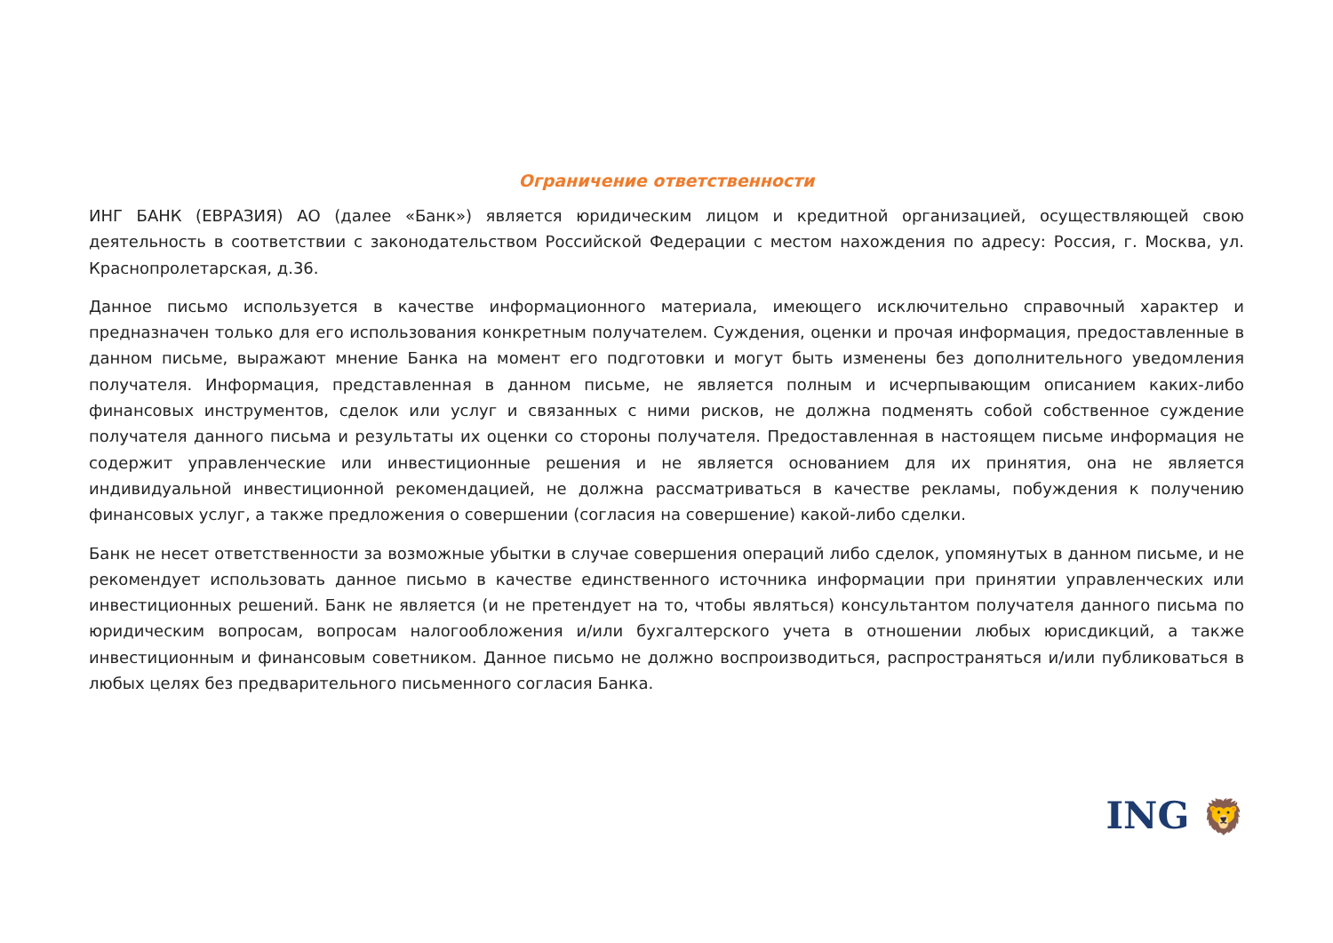Ограничение ответственности
ИНГ БАНК (ЕВРАЗИЯ) АО (далее «Банк») является юридическим лицом и кредитной организацией, осуществляющей свою деятельность в соответствии с законодательством Российской Федерации с местом нахождения по адресу: Россия, г. Москва, ул. Краснопролетарская, д.36.
Данное письмо используется в качестве информационного материала, имеющего исключительно справочный характер и предназначен только для его использования конкретным получателем. Суждения, оценки и прочая информация, предоставленные в данном письме, выражают мнение Банка на момент его подготовки и могут быть изменены без дополнительного уведомления получателя. Информация, представленная в данном письме, не является полным и исчерпывающим описанием каких-либо финансовых инструментов, сделок или услуг и связанных с ними рисков, не должна подменять собой собственное суждение получателя данного письма и результаты их оценки со стороны получателя. Предоставленная в настоящем письме информация не содержит управленческие или инвестиционные решения и не является основанием для их принятия, она не является индивидуальной инвестиционной рекомендацией, не должна рассматриваться в качестве рекламы, побуждения к получению финансовых услуг, а также предложения о совершении (согласия на совершение) какой-либо сделки.
Банк не несет ответственности за возможные убытки в случае совершения операций либо сделок, упомянутых в данном письме, и не рекомендует использовать данное письмо в качестве единственного источника информации при принятии управленческих или инвестиционных решений. Банк не является (и не претендует на то, чтобы являться) консультантом получателя данного письма по юридическим вопросам, вопросам налогообложения и/или бухгалтерского учета в отношении любых юрисдикций, а также инвестиционным и финансовым советником. Данное письмо не должно воспроизводиться, распространяться и/или публиковаться в любых целях без предварительного письменного согласия Банка.
ING 🦁